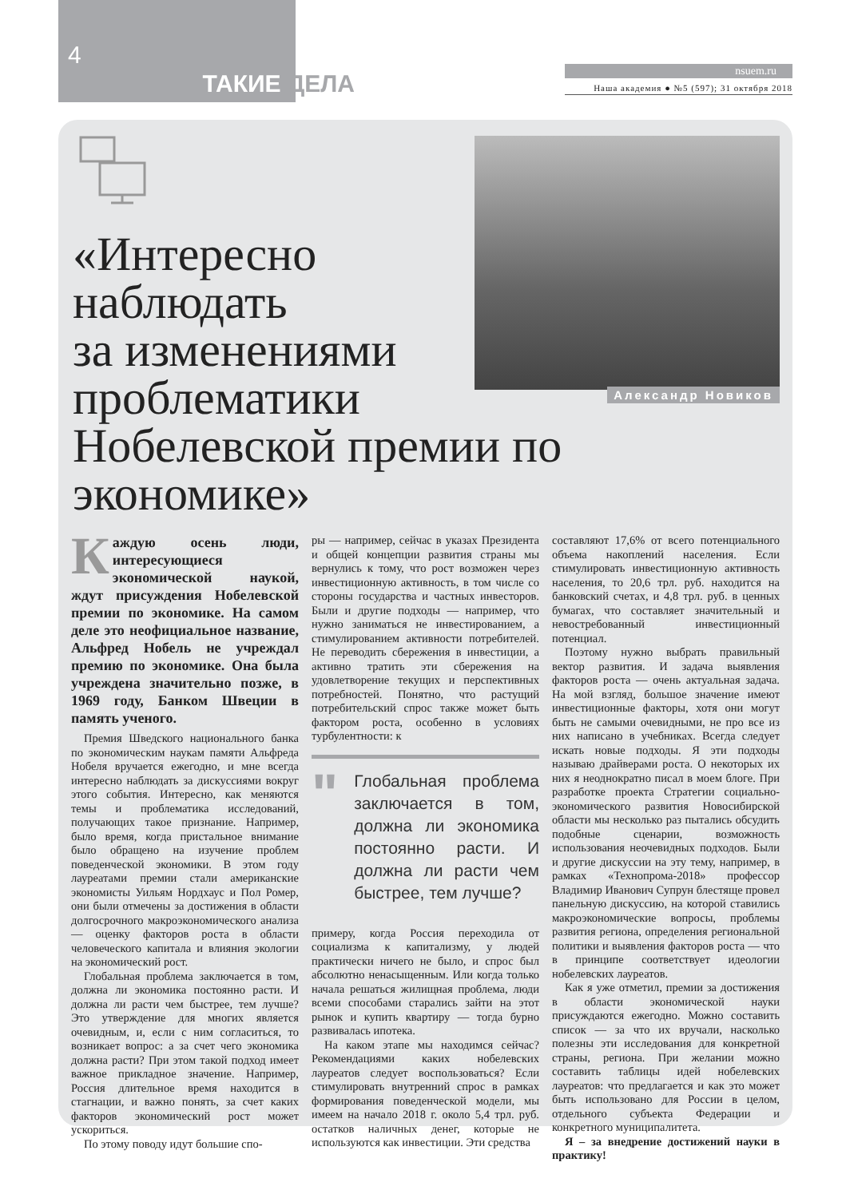4
ТАКИЕ ДЕЛА
nsuem.ru
Наша академия ● №5 (597); 31 октября 2018
Александр Новиков
«Интересно
наблюдать
за изменениями
проблематики
Нобелевской премии по экономике»
Каждую осень люди, интересующиеся экономической наукой, ждут присуждения Нобелевской премии по экономике. На самом деле это неофициальное название, Альфред Нобель не учреждал премию по экономике. Она была учреждена значительно позже, в 1969 году, Банком Швеции в память ученого.
Премия Шведского национального банка по экономическим наукам памяти Альфреда Нобеля вручается ежегодно, и мне всегда интересно наблюдать за дискуссиями вокруг этого события. Интересно, как меняются темы и проблематика исследований, получающих такое признание. Например, было время, когда пристальное внимание было обращено на изучение проблем поведенческой экономики. В этом году лауреатами премии стали американские экономисты Уильям Нордхаус и Пол Ромер, они были отмечены за достижения в области долгосрочного макроэкономического анализа — оценку факторов роста в области человеческого капитала и влияния экологии на экономический рост.
Глобальная проблема заключается в том, должна ли экономика постоянно расти. И должна ли расти чем быстрее, тем лучше? Это утверждение для многих является очевидным, и, если с ним согласиться, то возникает вопрос: а за счет чего экономика должна расти? При этом такой подход имеет важное прикладное значение. Например, Россия длительное время находится в стагнации, и важно понять, за счет каких факторов экономический рост может ускориться.
По этому поводу идут большие спо-
ры — например, сейчас в указах Президента и общей концепции развития страны мы вернулись к тому, что рост возможен через инвестиционную активность, в том числе со стороны государства и частных инвесторов. Были и другие подходы — например, что нужно заниматься не инвестированием, а стимулированием активности потребителей. Не переводить сбережения в инвестиции, а активно тратить эти сбережения на удовлетворение текущих и перспективных потребностей. Понятно, что растущий потребительский спрос также может быть фактором роста, особенно в условиях турбулентности: к
"
Глобальная проблема заключается в том, должна ли экономика постоянно расти. И должна ли расти чем быстрее, тем лучше?
примеру, когда Россия переходила от социализма к капитализму, у людей практически ничего не было, и спрос был абсолютно ненасыщенным. Или когда только начала решаться жилищная проблема, люди всеми способами старались зайти на этот рынок и купить квартиру — тогда бурно развивалась ипотека.
На каком этапе мы находимся сейчас? Рекомендациями каких нобелевских лауреатов следует воспользоваться? Если стимулировать внутренний спрос в рамках формирования поведенческой модели, мы имеем на начало 2018 г. около 5,4 трл. руб. остатков наличных денег, которые не используются как инвестиции. Эти средства
составляют 17,6% от всего потенциального объема накоплений населения. Если стимулировать инвестиционную активность населения, то 20,6 трл. руб. находится на банковский счетах, и 4,8 трл. руб. в ценных бумагах, что составляет значительный и невостребованный инвестиционный потенциал.
Поэтому нужно выбрать правильный вектор развития. И задача выявления факторов роста — очень актуальная задача. На мой взгляд, большое значение имеют инвестиционные факторы, хотя они могут быть не самыми очевидными, не про все из них написано в учебниках. Всегда следует искать новые подходы. Я эти подходы называю драйверами роста. О некоторых их них я неоднократно писал в моем блоге. При разработке проекта Стратегии социально-экономического развития Новосибирской области мы несколько раз пытались обсудить подобные сценарии, возможность использования неочевидных подходов. Были и другие дискуссии на эту тему, например, в рамках «Технопрома-2018» профессор Владимир Иванович Супрун блестяще провел панельную дискуссию, на которой ставились макроэкономические вопросы, проблемы развития региона, определения региональной политики и выявления факторов роста — что в принципе соответствует идеологии нобелевских лауреатов.
Как я уже отметил, премии за достижения в области экономической науки присуждаются ежегодно. Можно составить список — за что их вручали, насколько полезны эти исследования для конкретной страны, региона. При желании можно составить таблицы идей нобелевских лауреатов: что предлагается и как это может быть использовано для России в целом, отдельного субъекта Федерации и конкретного муниципалитета.
Я – за внедрение достижений науки в практику!